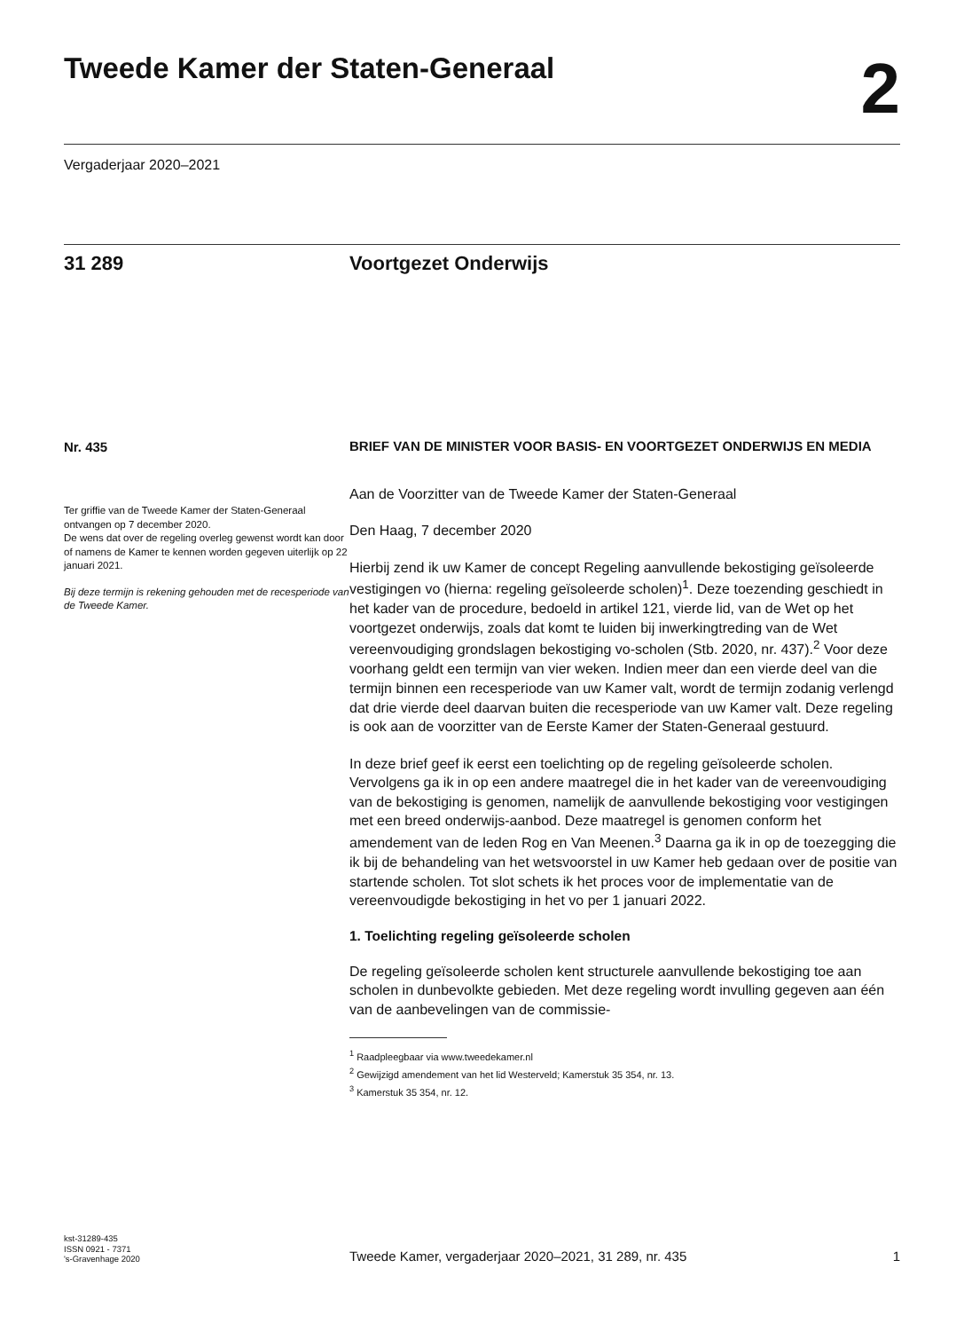Tweede Kamer der Staten-Generaal
2
Vergaderjaar 2020–2021
31 289 Voortgezet Onderwijs
Nr. 435
Ter griffie van de Tweede Kamer der Staten-Generaal ontvangen op 7 december 2020.
De wens dat over de regeling overleg gewenst wordt kan door of namens de Kamer te kennen worden gegeven uiterlijk op 22 januari 2021.
Bij deze termijn is rekening gehouden met de recesperiode van de Tweede Kamer.
BRIEF VAN DE MINISTER VOOR BASIS- EN VOORTGEZET ONDERWIJS EN MEDIA
Aan de Voorzitter van de Tweede Kamer der Staten-Generaal
Den Haag, 7 december 2020
Hierbij zend ik uw Kamer de concept Regeling aanvullende bekostiging geïsoleerde vestigingen vo (hierna: regeling geïsoleerde scholen)<sup>1</sup>. Deze toezending geschiedt in het kader van de procedure, bedoeld in artikel 121, vierde lid, van de Wet op het voortgezet onderwijs, zoals dat komt te luiden bij inwerkingtreding van de Wet vereenvoudiging grondslagen bekostiging vo-scholen (Stb. 2020, nr. 437).<sup>2</sup> Voor deze voorhang geldt een termijn van vier weken. Indien meer dan een vierde deel van die termijn binnen een recesperiode van uw Kamer valt, wordt de termijn zodanig verlengd dat drie vierde deel daarvan buiten die recesperiode van uw Kamer valt. Deze regeling is ook aan de voorzitter van de Eerste Kamer der Staten-Generaal gestuurd.
In deze brief geef ik eerst een toelichting op de regeling geïsoleerde scholen. Vervolgens ga ik in op een andere maatregel die in het kader van de vereenvoudiging van de bekostiging is genomen, namelijk de aanvullende bekostiging voor vestigingen met een breed onderwijs-aanbod. Deze maatregel is genomen conform het amendement van de leden Rog en Van Meenen.<sup>3</sup> Daarna ga ik in op de toezegging die ik bij de behandeling van het wetsvoorstel in uw Kamer heb gedaan over de positie van startende scholen. Tot slot schets ik het proces voor de implementatie van de vereenvoudigde bekostiging in het vo per 1 januari 2022.
1. Toelichting regeling geïsoleerde scholen
De regeling geïsoleerde scholen kent structurele aanvullende bekostiging toe aan scholen in dunbevolkte gebieden. Met deze regeling wordt invulling gegeven aan één van de aanbevelingen van de commissie-
<sup>1</sup> Raadpleegbaar via www.tweedekamer.nl
<sup>2</sup> Gewijzigd amendement van het lid Westerveld; Kamerstuk 35 354, nr. 13.
<sup>3</sup> Kamerstuk 35 354, nr. 12.
kst-31289-435
ISSN 0921 - 7371
's-Gravenhage 2020
Tweede Kamer, vergaderjaar 2020–2021, 31 289, nr. 435 1